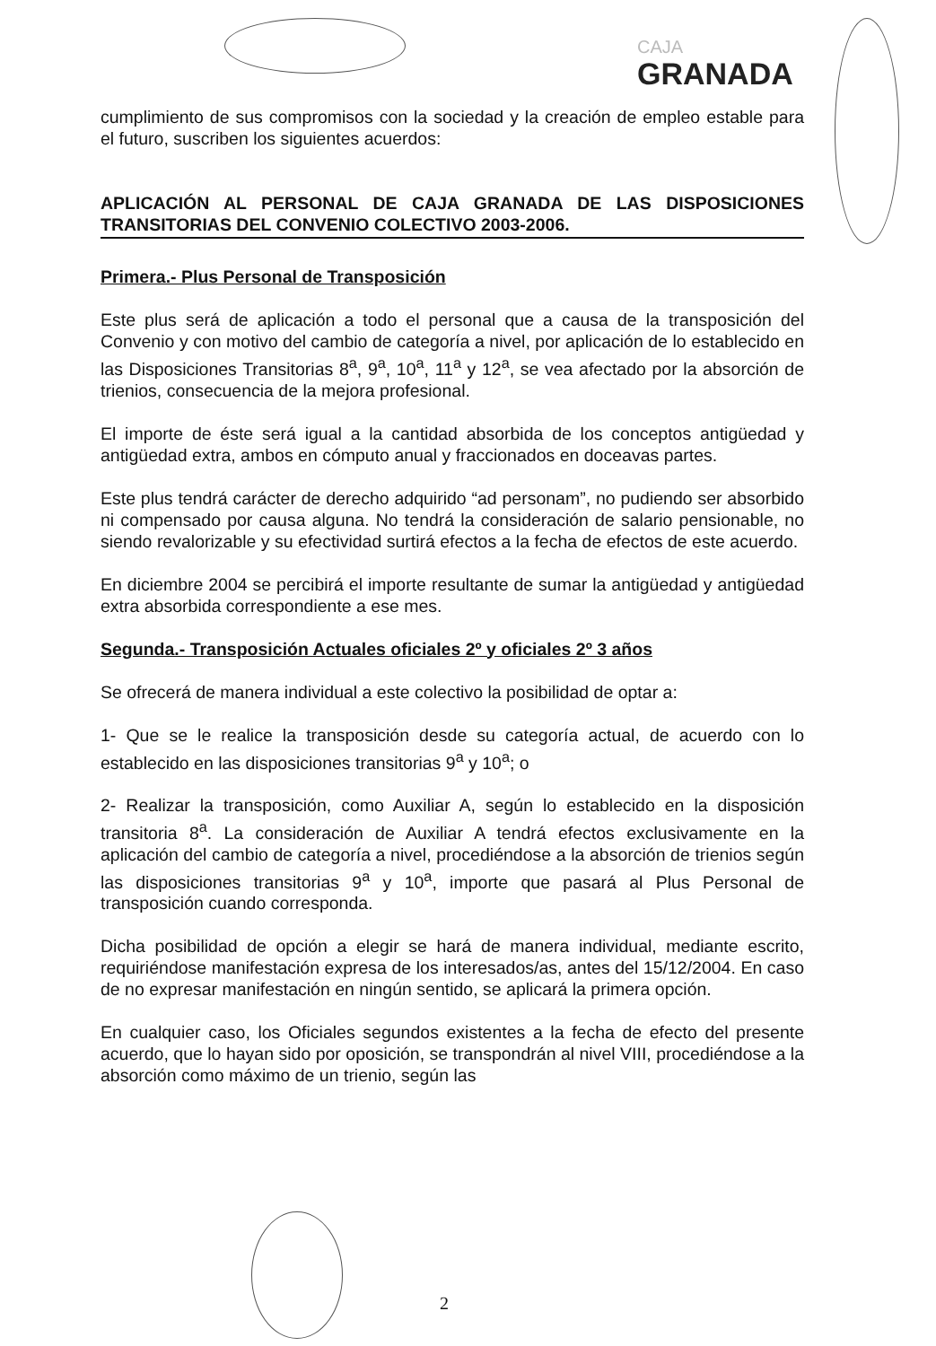CAJA
GRANADA
cumplimiento de sus compromisos con la sociedad y la creación de empleo estable para el futuro, suscriben los siguientes acuerdos:
APLICACIÓN AL PERSONAL DE CAJA GRANADA DE LAS DISPOSICIONES TRANSITORIAS DEL CONVENIO COLECTIVO 2003-2006.
Primera.- Plus Personal de Transposición
Este plus será de aplicación a todo el personal que a causa de la transposición del Convenio y con motivo del cambio de categoría a nivel, por aplicación de lo establecido en las Disposiciones Transitorias 8<sup>a</sup>, 9<sup>a</sup>, 10<sup>a</sup>, 11<sup>a</sup> y 12<sup>a</sup>, se vea afectado por la absorción de trienios, consecuencia de la mejora profesional.
El importe de éste será igual a la cantidad absorbida de los conceptos antigüedad y antigüedad extra, ambos en cómputo anual y fraccionados en doceavas partes.
Este plus tendrá carácter de derecho adquirido “ad personam”, no pudiendo ser absorbido ni compensado por causa alguna. No tendrá la consideración de salario pensionable, no siendo revalorizable y su efectividad surtirá efectos a la fecha de efectos de este acuerdo.
En diciembre 2004 se percibirá el importe resultante de sumar la antigüedad y antigüedad extra absorbida correspondiente a ese mes.
Segunda.- Transposición Actuales oficiales 2º y oficiales 2º 3 años
Se ofrecerá de manera individual a este colectivo la posibilidad de optar a:
1- Que se le realice la transposición desde su categoría actual, de acuerdo con lo establecido en las disposiciones transitorias 9<sup>a</sup> y 10<sup>a</sup>; o
2- Realizar la transposición, como Auxiliar A, según lo establecido en la disposición transitoria 8<sup>a</sup>. La consideración de Auxiliar A tendrá efectos exclusivamente en la aplicación del cambio de categoría a nivel, procediéndose a la absorción de trienios según las disposiciones transitorias 9<sup>a</sup> y 10<sup>a</sup>, importe que pasará al Plus Personal de transposición cuando corresponda.
Dicha posibilidad de opción a elegir se hará de manera individual, mediante escrito, requiriéndose manifestación expresa de los interesados/as, antes del 15/12/2004. En caso de no expresar manifestación en ningún sentido, se aplicará la primera opción.
En cualquier caso, los Oficiales segundos existentes a la fecha de efecto del presente acuerdo, que lo hayan sido por oposición, se transpondrán al nivel VIII, procediéndose a la absorción como máximo de un trienio, según las
2